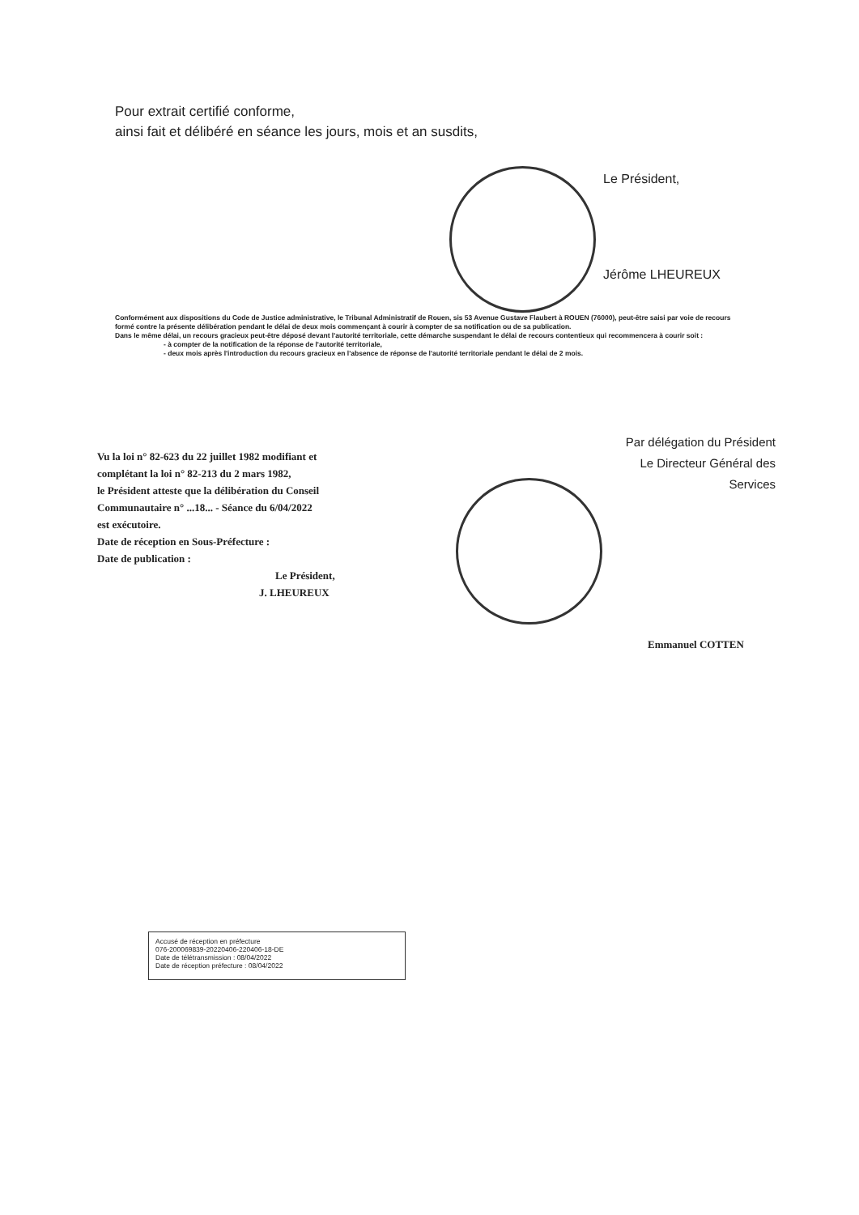Pour extrait certifié conforme,
ainsi fait et délibéré en séance les jours, mois et an susdits,
Le Président,
Jérôme LHEUREUX
Conformément aux dispositions du Code de Justice administrative, le Tribunal Administratif de Rouen, sis 53 Avenue Gustave Flaubert à ROUEN (76000), peut-être saisi par voie de recours formé contre la présente délibération pendant le délai de deux mois commençant à courir à compter de sa notification ou de sa publication.
Dans le même délai, un recours gracieux peut-être déposé devant l'autorité territoriale, cette démarche suspendant le délai de recours contentieux qui recommencera à courir soit :
- à compter de la notification de la réponse de l'autorité territoriale,
- deux mois après l'introduction du recours gracieux en l'absence de réponse de l'autorité territoriale pendant le délai de 2 mois.
Vu la loi n° 82-623 du 22 juillet 1982 modifiant et complétant la loi n° 82-213 du 2 mars 1982,
le Président atteste que la délibération du Conseil Communautaire n° ...18... - Séance du 6/04/2022
est exécutoire.
Date de réception en Sous-Préfecture :
Date de publication :
Le Président,
J. LHEUREUX
Par délégation du Président
Le Directeur Général des Services
Emmanuel COTTEN
Accusé de réception en préfecture
076-200069839-20220406-220406-18-DE
Date de télétransmission : 08/04/2022
Date de réception préfecture : 08/04/2022